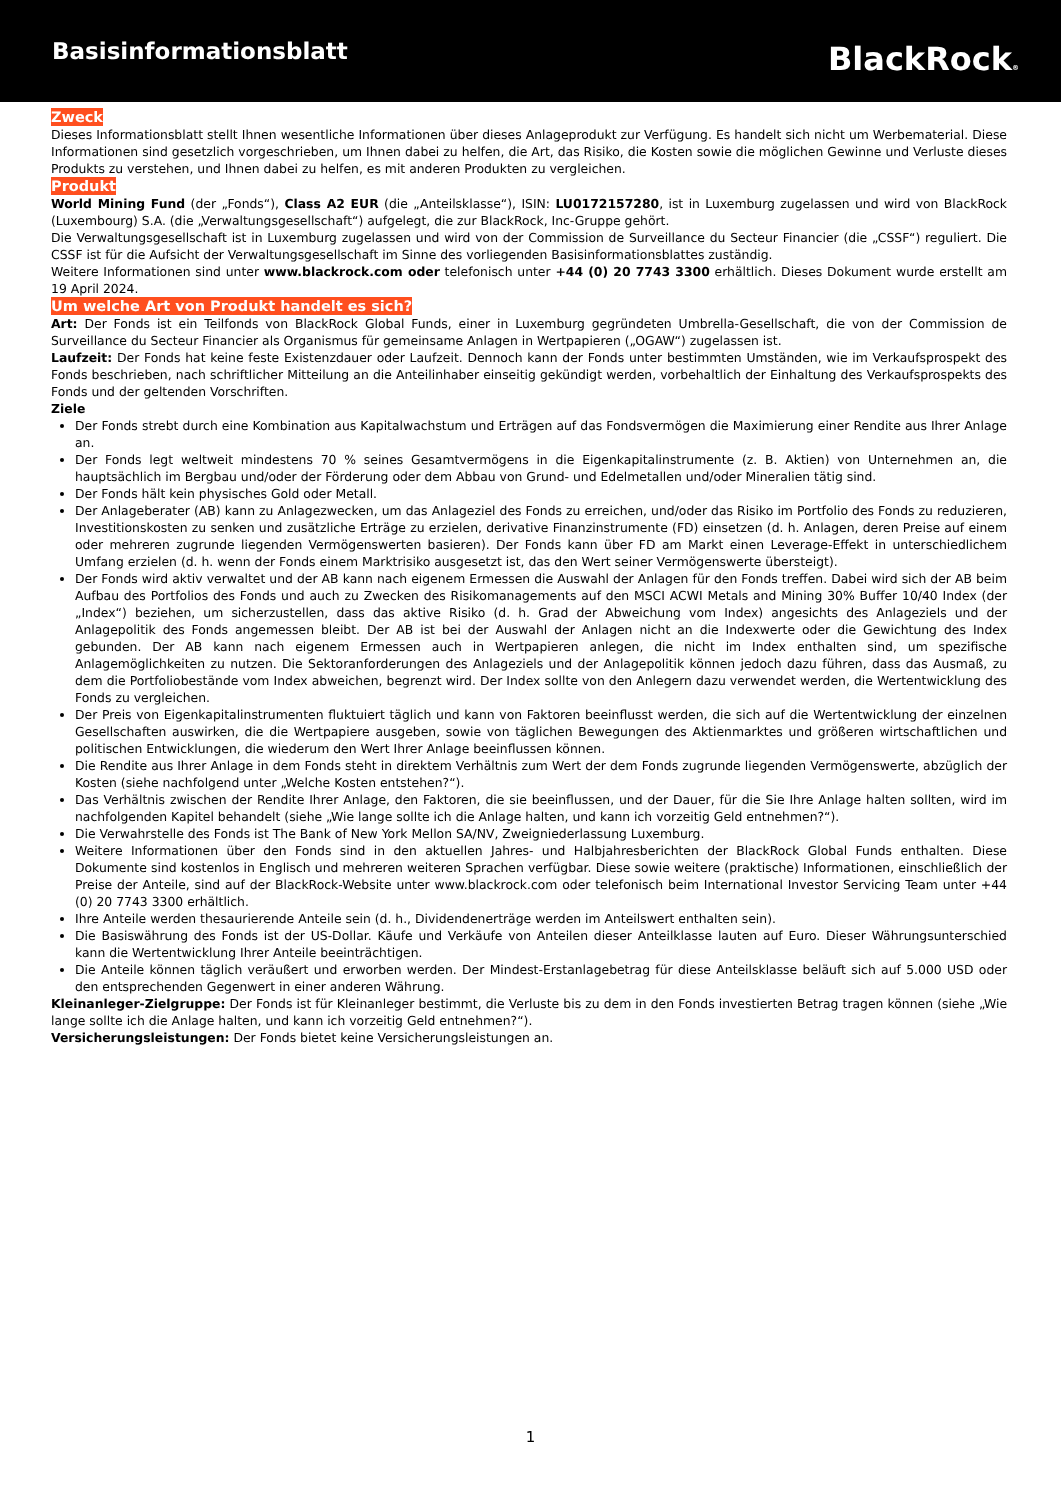Basisinformationsblatt
BlackRock®
Zweck
Dieses Informationsblatt stellt Ihnen wesentliche Informationen über dieses Anlageprodukt zur Verfügung. Es handelt sich nicht um Werbematerial. Diese Informationen sind gesetzlich vorgeschrieben, um Ihnen dabei zu helfen, die Art, das Risiko, die Kosten sowie die möglichen Gewinne und Verluste dieses Produkts zu verstehen, und Ihnen dabei zu helfen, es mit anderen Produkten zu vergleichen.
Produkt
World Mining Fund (der „Fonds“), Class A2 EUR (die „Anteilsklasse“), ISIN: LU0172157280, ist in Luxemburg zugelassen und wird von BlackRock (Luxembourg) S.A. (die „Verwaltungsgesellschaft“) aufgelegt, die zur BlackRock, Inc-Gruppe gehört.
Die Verwaltungsgesellschaft ist in Luxemburg zugelassen und wird von der Commission de Surveillance du Secteur Financier (die „CSSF“) reguliert. Die CSSF ist für die Aufsicht der Verwaltungsgesellschaft im Sinne des vorliegenden Basisinformationsblattes zuständig.
Weitere Informationen sind unter www.blackrock.com oder telefonisch unter +44 (0) 20 7743 3300 erhältlich. Dieses Dokument wurde erstellt am 19 April 2024.
Um welche Art von Produkt handelt es sich?
Art: Der Fonds ist ein Teilfonds von BlackRock Global Funds, einer in Luxemburg gegründeten Umbrella-Gesellschaft, die von der Commission de Surveillance du Secteur Financier als Organismus für gemeinsame Anlagen in Wertpapieren („OGAW“) zugelassen ist.
Laufzeit: Der Fonds hat keine feste Existenzdauer oder Laufzeit. Dennoch kann der Fonds unter bestimmten Umständen, wie im Verkaufsprospekt des Fonds beschrieben, nach schriftlicher Mitteilung an die Anteilinhaber einseitig gekündigt werden, vorbehaltlich der Einhaltung des Verkaufsprospekts des Fonds und der geltenden Vorschriften.
Ziele
Der Fonds strebt durch eine Kombination aus Kapitalwachstum und Erträgen auf das Fondsvermögen die Maximierung einer Rendite aus Ihrer Anlage an.
Der Fonds legt weltweit mindestens 70 % seines Gesamtvermögens in die Eigenkapitalinstrumente (z. B. Aktien) von Unternehmen an, die hauptsächlich im Bergbau und/oder der Förderung oder dem Abbau von Grund- und Edelmetallen und/oder Mineralien tätig sind.
Der Fonds hält kein physisches Gold oder Metall.
Der Anlageberater (AB) kann zu Anlagezwecken, um das Anlageziel des Fonds zu erreichen, und/oder das Risiko im Portfolio des Fonds zu reduzieren, Investitionskosten zu senken und zusätzliche Erträge zu erzielen, derivative Finanzinstrumente (FD) einsetzen (d. h. Anlagen, deren Preise auf einem oder mehreren zugrunde liegenden Vermögenswerten basieren). Der Fonds kann über FD am Markt einen Leverage-Effekt in unterschiedlichem Umfang erzielen (d. h. wenn der Fonds einem Marktrisiko ausgesetzt ist, das den Wert seiner Vermögenswerte übersteigt).
Der Fonds wird aktiv verwaltet und der AB kann nach eigenem Ermessen die Auswahl der Anlagen für den Fonds treffen. Dabei wird sich der AB beim Aufbau des Portfolios des Fonds und auch zu Zwecken des Risikomanagements auf den MSCI ACWI Metals and Mining 30% Buffer 10/40 Index (der „Index“) beziehen, um sicherzustellen, dass das aktive Risiko (d. h. Grad der Abweichung vom Index) angesichts des Anlageziels und der Anlagepolitik des Fonds angemessen bleibt. Der AB ist bei der Auswahl der Anlagen nicht an die Indexwerte oder die Gewichtung des Index gebunden. Der AB kann nach eigenem Ermessen auch in Wertpapieren anlegen, die nicht im Index enthalten sind, um spezifische Anlagemöglichkeiten zu nutzen. Die Sektoranforderungen des Anlageziels und der Anlagepolitik können jedoch dazu führen, dass das Ausmaß, zu dem die Portfoliobestände vom Index abweichen, begrenzt wird. Der Index sollte von den Anlegern dazu verwendet werden, die Wertentwicklung des Fonds zu vergleichen.
Der Preis von Eigenkapitalinstrumenten fluktuiert täglich und kann von Faktoren beeinflusst werden, die sich auf die Wertentwicklung der einzelnen Gesellschaften auswirken, die die Wertpapiere ausgeben, sowie von täglichen Bewegungen des Aktienmarktes und größeren wirtschaftlichen und politischen Entwicklungen, die wiederum den Wert Ihrer Anlage beeinflussen können.
Die Rendite aus Ihrer Anlage in dem Fonds steht in direktem Verhältnis zum Wert der dem Fonds zugrunde liegenden Vermögenswerte, abzüglich der Kosten (siehe nachfolgend unter „Welche Kosten entstehen?“).
Das Verhältnis zwischen der Rendite Ihrer Anlage, den Faktoren, die sie beeinflussen, und der Dauer, für die Sie Ihre Anlage halten sollten, wird im nachfolgenden Kapitel behandelt (siehe „Wie lange sollte ich die Anlage halten, und kann ich vorzeitig Geld entnehmen?“).
Die Verwahrstelle des Fonds ist The Bank of New York Mellon SA/NV, Zweigniederlassung Luxemburg.
Weitere Informationen über den Fonds sind in den aktuellen Jahres- und Halbjahresberichten der BlackRock Global Funds enthalten. Diese Dokumente sind kostenlos in Englisch und mehreren weiteren Sprachen verfügbar. Diese sowie weitere (praktische) Informationen, einschließlich der Preise der Anteile, sind auf der BlackRock-Website unter www.blackrock.com oder telefonisch beim International Investor Servicing Team unter +44 (0) 20 7743 3300 erhältlich.
Ihre Anteile werden thesaurierende Anteile sein (d. h., Dividendenerträge werden im Anteilswert enthalten sein).
Die Basiswährung des Fonds ist der US-Dollar. Käufe und Verkäufe von Anteilen dieser Anteilklasse lauten auf Euro. Dieser Währungsunterschied kann die Wertentwicklung Ihrer Anteile beeinträchtigen.
Die Anteile können täglich veräußert und erworben werden. Der Mindest-Erstanlagebetrag für diese Anteilsklasse beläuft sich auf 5.000 USD oder den entsprechenden Gegenwert in einer anderen Währung.
Kleinanleger-Zielgruppe: Der Fonds ist für Kleinanleger bestimmt, die Verluste bis zu dem in den Fonds investierten Betrag tragen können (siehe „Wie lange sollte ich die Anlage halten, und kann ich vorzeitig Geld entnehmen?“).
Versicherungsleistungen: Der Fonds bietet keine Versicherungsleistungen an.
1